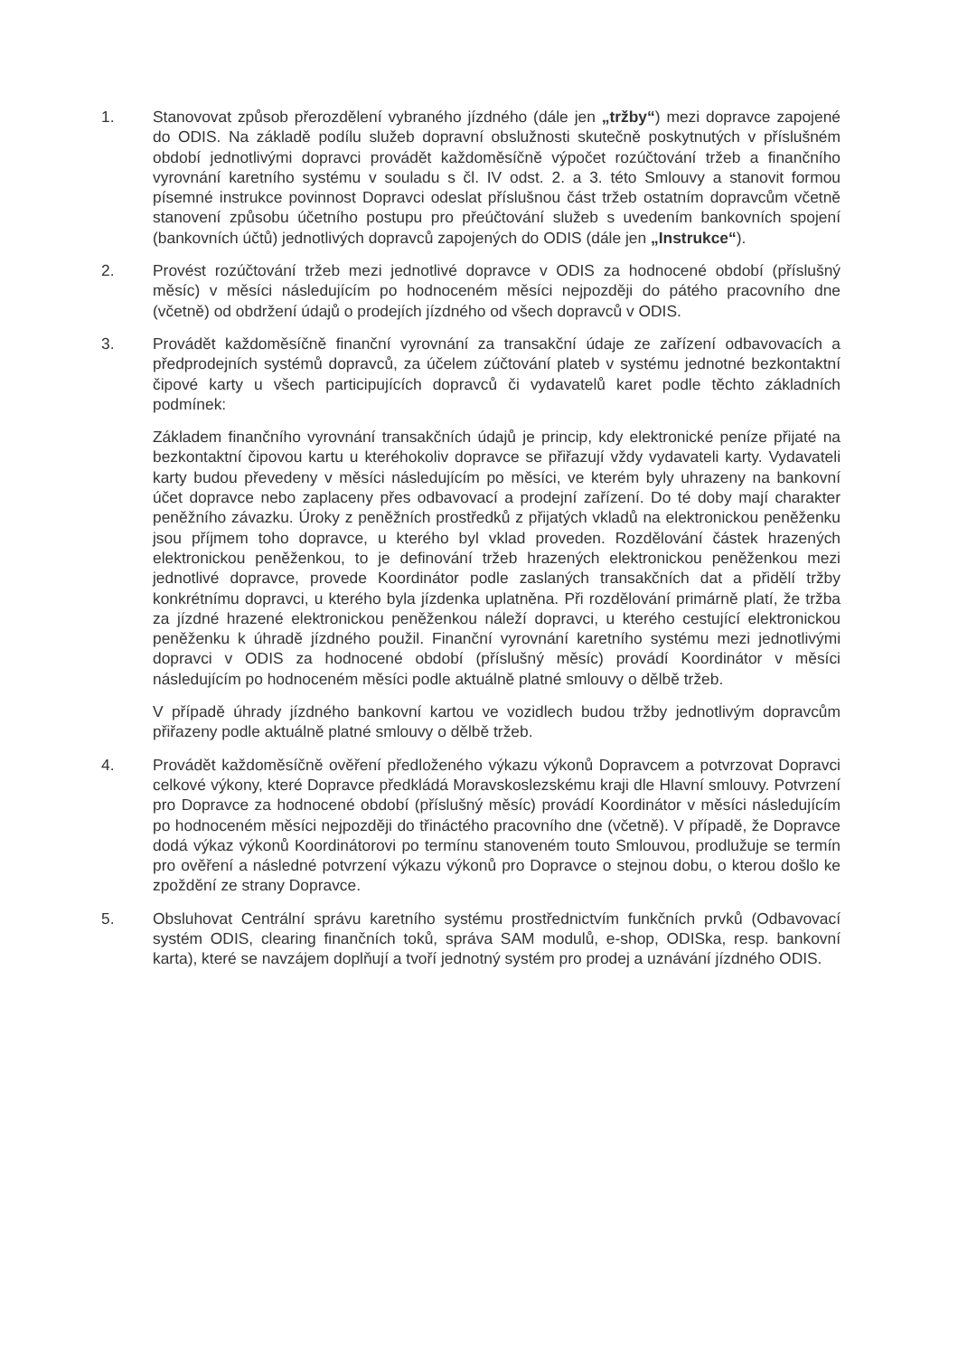1. Stanovovat způsob přerozdělení vybraného jízdného (dále jen „tržby“) mezi dopravce zapojené do ODIS. Na základě podílu služeb dopravní obslužnosti skutečně poskytnutých v příslušném období jednotlivými dopravci provádět každoměsíčně výpočet rozúčtování tržeb a finančního vyrovnání karetního systému v souladu s čl. IV odst. 2. a 3. této Smlouvy a stanovit formou písemné instrukce povinnost Dopravci odeslat příslušnou část tržeb ostatním dopravcům včetně stanovení způsobu účetního postupu pro přeúčtování služeb s uvedením bankovních spojení (bankovních účtů) jednotlivých dopravců zapojených do ODIS (dále jen „Instrukce“).
2. Provést rozúčtování tržeb mezi jednotlivé dopravce v ODIS za hodnocené období (příslušný měsíc) v měsíci následujícím po hodnoceném měsíci nejpozději do pátého pracovního dne (včetně) od obdržení údajů o prodejích jízdného od všech dopravců v ODIS.
3. Provádět každoměsíčně finanční vyrovnání za transakční údaje ze zařízení odbavovacích a předprodejních systémů dopravců, za účelem zúčtování plateb v systému jednotné bezkontaktní čipové karty u všech participujících dopravců či vydavatelů karet podle těchto základních podmínek:
Základem finančního vyrovnání transakčních údajů je princip, kdy elektronické peníze přijaté na bezkontaktní čipovou kartu u kteréhokoliv dopravce se přiřazují vždy vydavateli karty. Vydavateli karty budou převedeny v měsíci následujícím po měsíci, ve kterém byly uhrazeny na bankovní účet dopravce nebo zaplaceny přes odbavovací a prodejní zařízení. Do té doby mají charakter peněžního závazku. Úroky z peněžních prostředků z přijatých vkladů na elektronickou peněženku jsou příjmem toho dopravce, u kterého byl vklad proveden. Rozdělování částek hrazených elektronickou peněženkou, to je definování tržeb hrazených elektronickou peněženkou mezi jednotlivé dopravce, provede Koordinátor podle zaslaných transakčních dat a přidělí tržby konkrétnímu dopravci, u kterého byla jízdenka uplatněna. Při rozdělování primárně platí, že tržba za jízdné hrazené elektronickou peněženkou náleží dopravci, u kterého cestující elektronickou peněženku k úhradě jízdného použil. Finanční vyrovnání karetního systému mezi jednotlivými dopravci v ODIS za hodnocené období (příslušný měsíc) provádí Koordinátor v měsíci následujícím po hodnoceném měsíci podle aktuálně platné smlouvy o dělbě tržeb.
V případě úhrady jízdného bankovní kartou ve vozidlech budou tržby jednotlivým dopravcům přiřazeny podle aktuálně platné smlouvy o dělbě tržeb.
4. Provádět každoměsíčně ověření předloženého výkazu výkonů Dopravcem a potvrzovat Dopravci celkové výkony, které Dopravce předkládá Moravskoslezskému kraji dle Hlavní smlouvy. Potvrzení pro Dopravce za hodnocené období (příslušný měsíc) provádí Koordinátor v měsíci následujícím po hodnoceném měsíci nejpozději do třináctého pracovního dne (včetně). V případě, že Dopravce dodá výkaz výkonů Koordinátorovi po termínu stanoveném touto Smlouvou, prodlužuje se termín pro ověření a následné potvrzení výkazu výkonů pro Dopravce o stejnou dobu, o kterou došlo ke zpoždění ze strany Dopravce.
5. Obsluhovat Centrální správu karetního systému prostřednictvím funkčních prvků (Odbavovací systém ODIS, clearing finančních toků, správa SAM modulů, e-shop, ODISka, resp. bankovní karta), které se navzájem doplňují a tvoří jednotný systém pro prodej a uznávání jízdného ODIS.